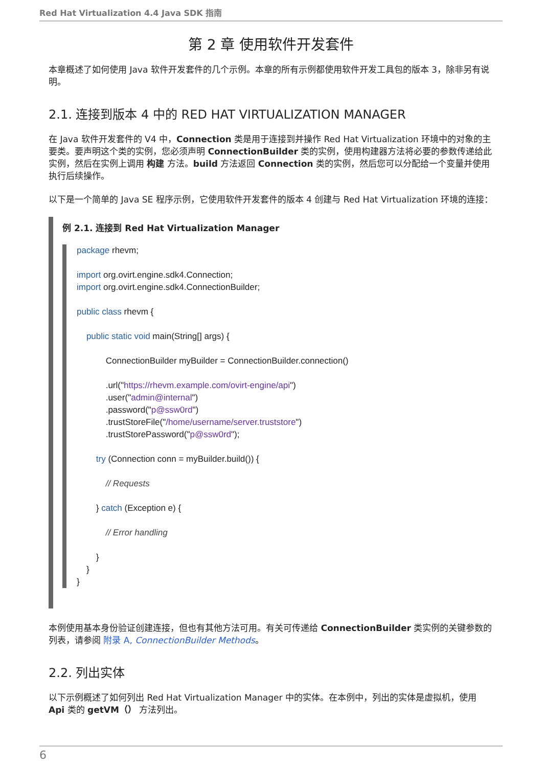Red Hat Virtualization 4.4 Java SDK 指南
第 2 章 使用软件开发套件
本章概述了如何使用 Java 软件开发套件的几个示例。本章的所有示例都使用软件开发工具包的版本 3，除非另有说明。
2.1. 连接到版本 4 中的 RED HAT VIRTUALIZATION MANAGER
在 Java 软件开发套件的 V4 中，Connection 类是用于连接到并操作 Red Hat Virtualization 环境中的对象的主要类。要声明这个类的实例，您必须声明 ConnectionBuilder 类的实例，使用构建器方法将必要的参数传递给此实例，然后在实例上调用 构建 方法。build 方法返回 Connection 类的实例，然后您可以分配给一个变量并使用 执行后续操作。
以下是一个简单的 Java SE 程序示例，它使用软件开发套件的版本 4 创建与 Red Hat Virtualization 环境的连接：
例 2.1. 连接到 Red Hat Virtualization Manager
package rhevm;

import org.ovirt.engine.sdk4.Connection;
import org.ovirt.engine.sdk4.ConnectionBuilder;

public class rhevm {

    public static void main(String[] args) {

            ConnectionBuilder myBuilder = ConnectionBuilder.connection()

            .url("https://rhevm.example.com/ovirt-engine/api")
            .user("admin@internal")
            .password("p@ssw0rd")
            .trustStoreFile("/home/username/server.truststore")
            .trustStorePassword("p@ssw0rd");

        try (Connection conn = myBuilder.build()) {

            // Requests

        } catch (Exception e) {

            // Error handling

        }
    }
}
本例使用基本身份验证创建连接，但也有其他方法可用。有关可传递给 ConnectionBuilder 类实例的关键参数的列表，请参阅 附录 A, ConnectionBuilder Methods。
2.2. 列出实体
以下示例概述了如何列出 Red Hat Virtualization Manager 中的实体。在本例中，列出的实体是虚拟机，使用 Api 类的 getVM（） 方法列出。
6